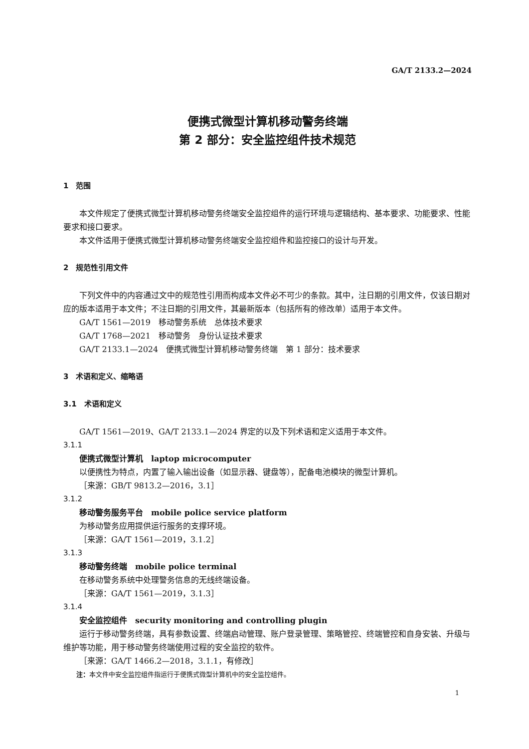GA/T 2133.2—2024
便携式微型计算机移动警务终端
第 2 部分：安全监控组件技术规范
1　范围
本文件规定了便携式微型计算机移动警务终端安全监控组件的运行环境与逻辑结构、基本要求、功能要求、性能要求和接口要求。
本文件适用于便携式微型计算机移动警务终端安全监控组件和监控接口的设计与开发。
2　规范性引用文件
下列文件中的内容通过文中的规范性引用而构成本文件必不可少的条款。其中，注日期的引用文件，仅该日期对应的版本适用于本文件；不注日期的引用文件，其最新版本（包括所有的修改单）适用于本文件。
GA/T 1561—2019　移动警务系统　总体技术要求
GA/T 1768—2021　移动警务　身份认证技术要求
GA/T 2133.1—2024　便携式微型计算机移动警务终端　第 1 部分：技术要求
3　术语和定义、缩略语
3.1　术语和定义
GA/T 1561—2019、GA/T 2133.1—2024 界定的以及下列术语和定义适用于本文件。
3.1.1
便携式微型计算机　laptop microcomputer
以便携性为特点，内置了输入输出设备（如显示器、键盘等），配备电池模块的微型计算机。
［来源：GB/T 9813.2—2016，3.1］
3.1.2
移动警务服务平台　mobile police service platform
为移动警务应用提供运行服务的支撑环境。
［来源：GA/T 1561—2019，3.1.2］
3.1.3
移动警务终端　mobile police terminal
在移动警务系统中处理警务信息的无线终端设备。
［来源：GA/T 1561—2019，3.1.3］
3.1.4
安全监控组件　security monitoring and controlling plugin
运行于移动警务终端，具有参数设置、终端启动管理、账户登录管理、策略管控、终端管控和自身安装、升级与维护等功能，用于移动警务终端使用过程的安全监控的软件。
［来源：GA/T 1466.2—2018，3.1.1，有修改］
注：本文件中安全监控组件指运行于便携式微型计算机中的安全监控组件。
1